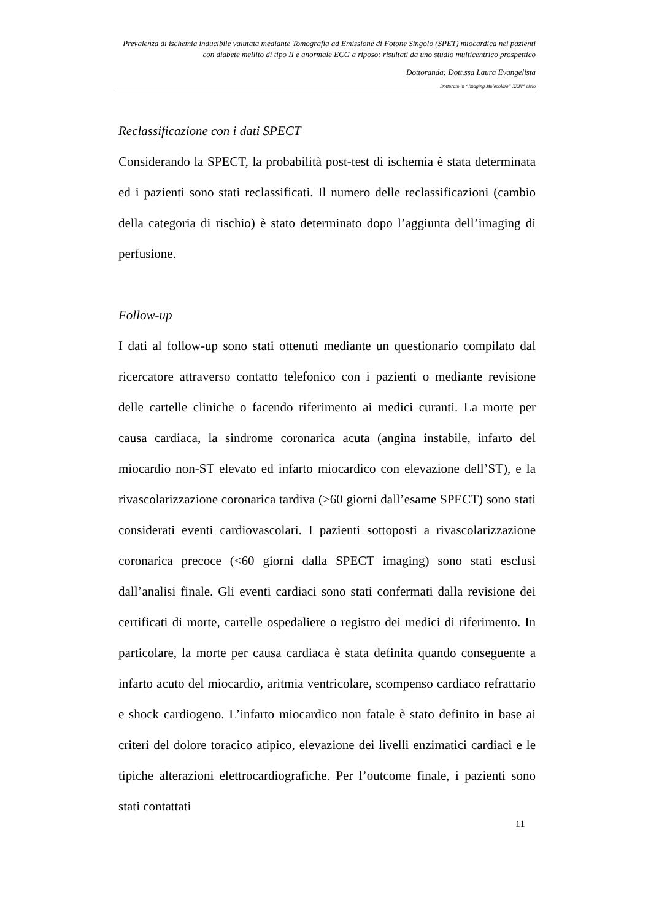Prevalenza di ischemia inducibile valutata mediante Tomografia ad Emissione di Fotone Singolo (SPET) miocardica nei pazienti con diabete mellito di tipo II e anormale ECG a riposo: risultati da uno studio multicentrico prospettico
Dottoranda: Dott.ssa Laura Evangelista
Dottorato in “Imaging Molecolare” XXIV° ciclo
Reclassificazione con i dati SPECT
Considerando la SPECT, la probabilità post-test di ischemia è stata determinata ed i pazienti sono stati reclassificati. Il numero delle reclassificazioni (cambio della categoria di rischio) è stato determinato dopo l’aggiunta dell’imaging di perfusione.
Follow-up
I dati al follow-up sono stati ottenuti mediante un questionario compilato dal ricercatore attraverso contatto telefonico con i pazienti o mediante revisione delle cartelle cliniche o facendo riferimento ai medici curanti. La morte per causa cardiaca, la sindrome coronarica acuta (angina instabile, infarto del miocardio non-ST elevato ed infarto miocardico con elevazione dell’ST), e la rivascolarizzazione coronarica tardiva (>60 giorni dall’esame SPECT) sono stati considerati eventi cardiovascolari. I pazienti sottoposti a rivascolarizzazione coronarica precoce (<60 giorni dalla SPECT imaging) sono stati esclusi dall’analisi finale. Gli eventi cardiaci sono stati confermati dalla revisione dei certificati di morte, cartelle ospedaliere o registro dei medici di riferimento. In particolare, la morte per causa cardiaca è stata definita quando conseguente a infarto acuto del miocardio, aritmia ventricolare, scompenso cardiaco refrattario e shock cardiogeno. L’infarto miocardico non fatale è stato definito in base ai criteri del dolore toracico atipico, elevazione dei livelli enzimatici cardiaci e le tipiche alterazioni elettrocardiografiche. Per l’outcome finale, i pazienti sono stati contattati
11